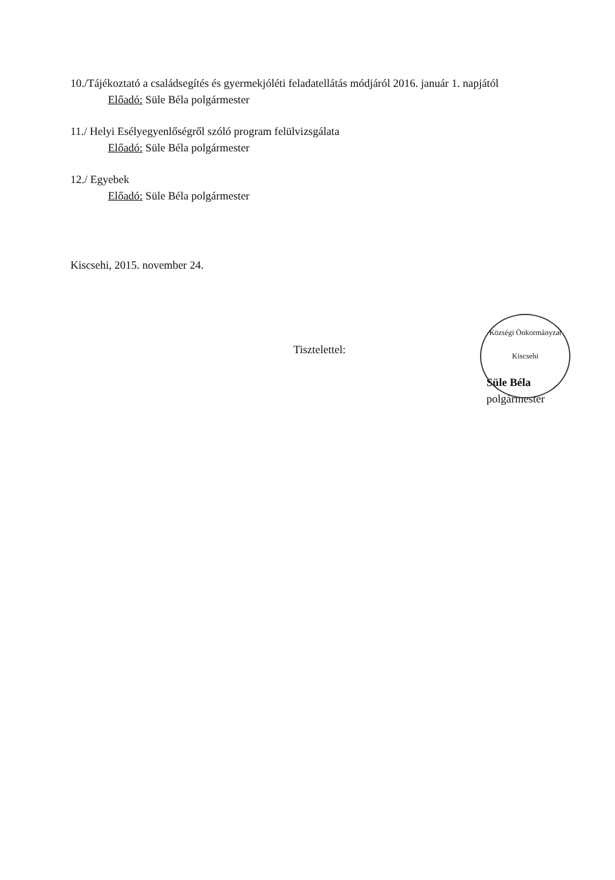10./Tájékoztató a családsegítés és gyermekjóléti feladatellátás módjáról 2016. január 1. napjától
Előadó: Süle Béla polgármester
11./ Helyi Esélyegyenlőségről szóló program felülvizsgálata
Előadó: Süle Béla polgármester
12./ Egyebek
Előadó: Süle Béla polgármester
Kiscsehi, 2015. november 24.
Tisztelettel:
Süle Béla
polgármester
Községi Önkormányzat
Kiscsehi